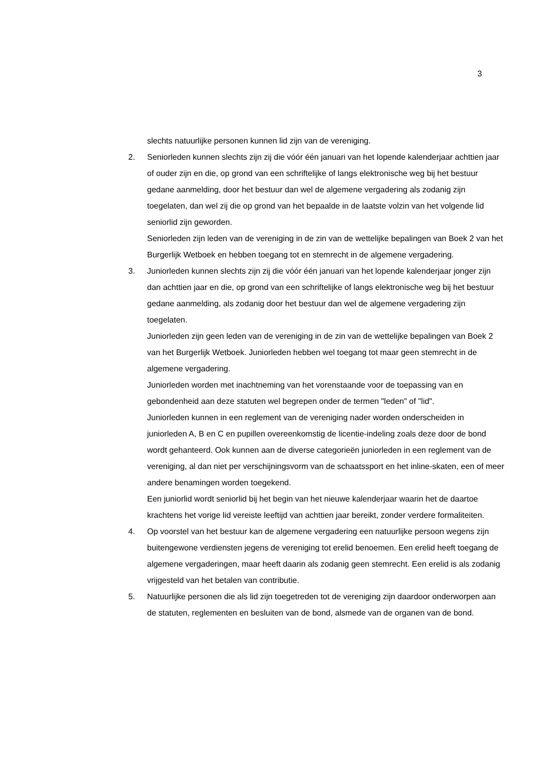3
slechts natuurlijke personen kunnen lid zijn van de vereniging.
2. Seniorleden kunnen slechts zijn zij die vóór één januari van het lopende kalenderjaar achttien jaar of ouder zijn en die, op grond van een schriftelijke of langs elektronische weg bij het bestuur gedane aanmelding, door het bestuur dan wel de algemene vergadering als zodanig zijn toegelaten, dan wel zij die op grond van het bepaalde in de laatste volzin van het volgende lid seniorlid zijn geworden.
Seniorleden zijn leden van de vereniging in de zin van de wettelijke bepalingen van Boek 2 van het Burgerlijk Wetboek en hebben toegang tot en stemrecht in de algemene vergadering.
3. Juniorleden kunnen slechts zijn zij die vóór één januari van het lopende kalenderjaar jonger zijn dan achttien jaar en die, op grond van een schriftelijke of langs elektronische weg bij het bestuur gedane aanmelding, als zodanig door het bestuur dan wel de algemene vergadering zijn toegelaten.
Juniorleden zijn geen leden van de vereniging in de zin van de wettelijke bepalingen van Boek 2 van het Burgerlijk Wetboek. Juniorleden hebben wel toegang tot maar geen stemrecht in de algemene vergadering.
Juniorleden worden met inachtneming van het vorenstaande voor de toepassing van en gebondenheid aan deze statuten wel begrepen onder de termen "leden" of "lid".
Juniorleden kunnen in een reglement van de vereniging nader worden onderscheiden in juniorleden A, B en C en pupillen overeenkomstig de licentie-indeling zoals deze door de bond wordt gehanteerd. Ook kunnen aan de diverse categorieën juniorleden in een reglement van de vereniging, al dan niet per verschijningsvorm van de schaatssport en het inline-skaten, een of meer andere benamingen worden toegekend.
Een juniorlid wordt seniorlid bij het begin van het nieuwe kalenderjaar waarin het de daartoe krachtens het vorige lid vereiste leeftijd van achttien jaar bereikt, zonder verdere formaliteiten.
4. Op voorstel van het bestuur kan de algemene vergadering een natuurlijke persoon wegens zijn buitengewone verdiensten jegens de vereniging tot erelid benoemen. Een erelid heeft toegang de algemene vergaderingen, maar heeft daarin als zodanig geen stemrecht. Een erelid is als zodanig vrijgesteld van het betalen van contributie.
5. Natuurlijke personen die als lid zijn toegetreden tot de vereniging zijn daardoor onderworpen aan de statuten, reglementen en besluiten van de bond, alsmede van de organen van de bond.